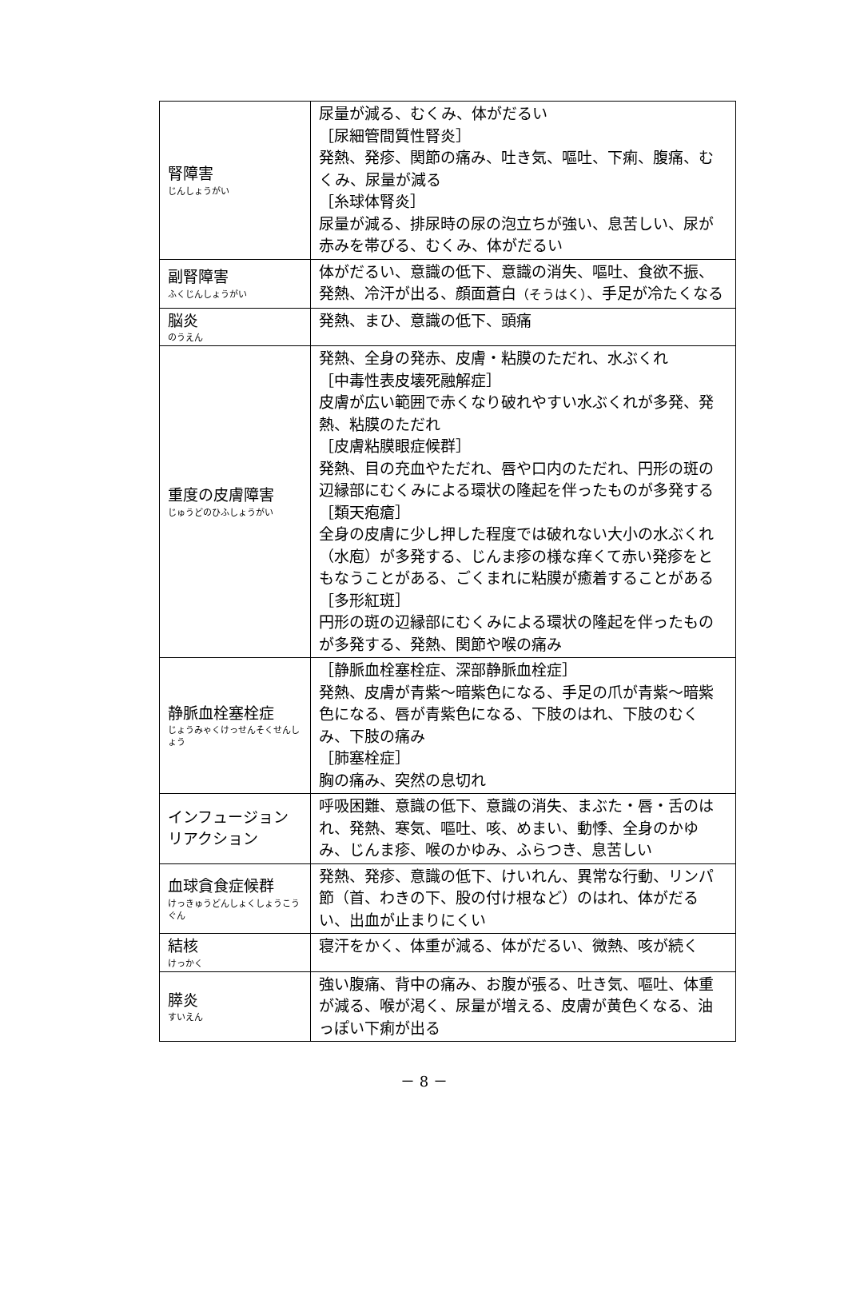| 腎障害 じんしょうがい | 尿量が減る、むくみ、体がだるい ［尿細管間質性腎炎］ 発熱、発疹、関節の痛み、吐き気、嘔吐、下痢、腹痛、むくみ、尿量が減る ［糸球体腎炎］ 尿量が減る、排尿時の尿の泡立ちが強い、息苦しい、尿が赤みを帯びる、むくみ、体がだるい |
| 副腎障害 ふくじんしょうがい | 体がだるい、意識の低下、意識の消失、嘔吐、食欲不振、発熱、冷汗が出る、顔面蒼白 （そうはく） 、手足が冷たくなる |
| 脳炎 のうえん | 発熱、まひ、意識の低下、頭痛 |
| 重度の皮膚障害 じゅうどのひふしょうがい | 発熱、全身の発赤、皮膚・粘膜のただれ、水ぶくれ ［中毒性表皮壊死融解症］ 皮膚が広い範囲で赤くなり破れやすい水ぶくれが多発、発熱、粘膜のただれ ［皮膚粘膜眼症候群］ 発熱、目の充血やただれ、唇や口内のただれ、円形の斑の辺縁部にむくみによる環状の隆起を伴ったものが多発する ［類天疱瘡］ 全身の皮膚に少し押した程度では破れない大小の水ぶくれ（水庖）が多発する、じんま疹の様な痒くて赤い発疹をともなうことがある、ごくまれに粘膜が癒着することがある ［多形紅斑］ 円形の斑の辺縁部にむくみによる環状の隆起を伴ったものが多発する、発熱、関節や喉の痛み |
| 静脈血栓塞栓症 じょうみゃくけっせんそくせんしょう | ［静脈血栓塞栓症、深部静脈血栓症］ 発熱、皮膚が青紫～暗紫色になる、手足の爪が青紫～暗紫色になる、唇が青紫色になる、下肢のはれ、下肢のむくみ、下肢の痛み ［肺塞栓症］ 胸の痛み、突然の息切れ |
| インフュージョンリアクション | 呼吸困難、意識の低下、意識の消失、まぶた・唇・舌のはれ、発熱、寒気、嘔吐、咳、めまい、動悸、全身のかゆみ、じんま疹、喉のかゆみ、ふらつき、息苦しい |
| 血球貪食症候群 けっきゅうどんしょくしょうこうぐん | 発熱、発疹、意識の低下、けいれん、異常な行動、リンパ節（首、わきの下、股の付け根など）のはれ、体がだるい、出血が止まりにくい |
| 結核 けっかく | 寝汗をかく、体重が減る、体がだるい、微熱、咳が続く |
| 膵炎 すいえん | 強い腹痛、背中の痛み、お腹が張る、吐き気、嘔吐、体重が減る、喉が渇く、尿量が増える、皮膚が黄色くなる、油っぽい下痢が出る |
－ 8 －